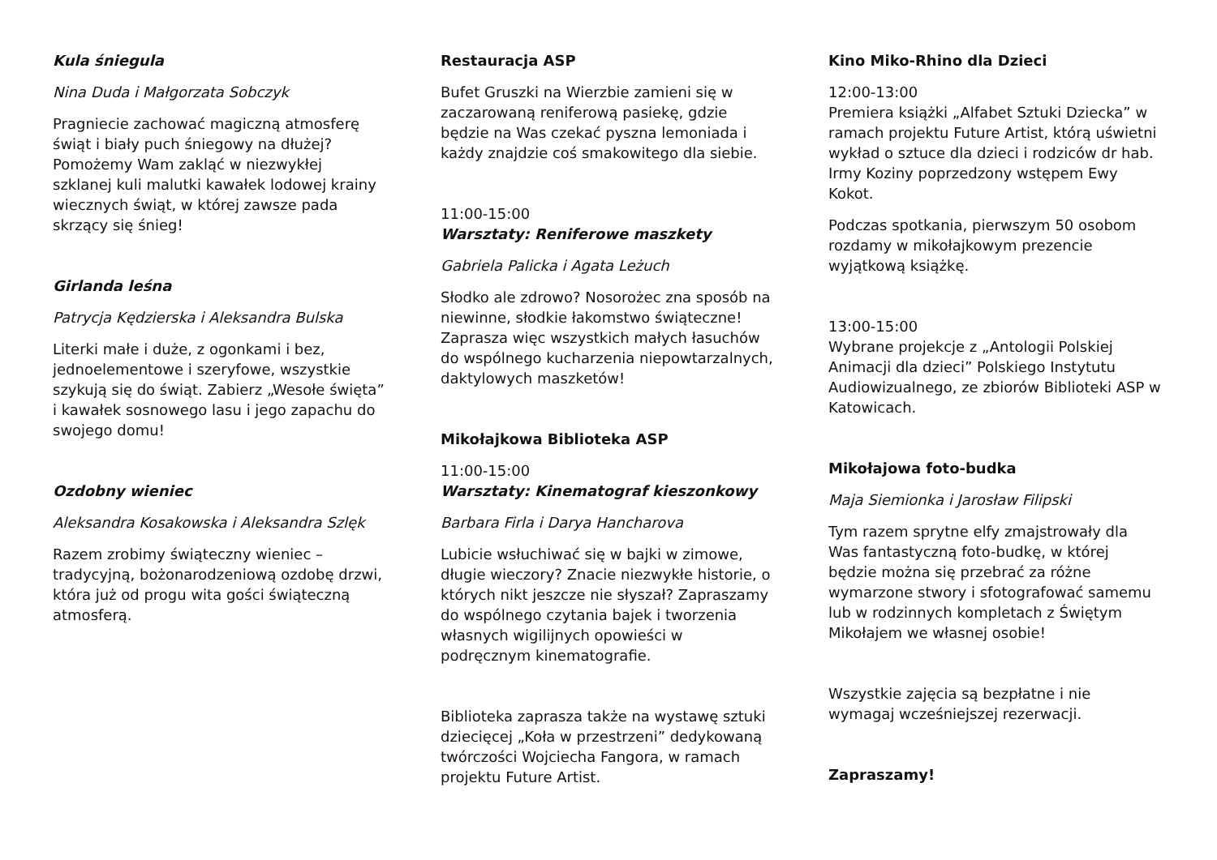Kula śniegula
Nina Duda i Małgorzata Sobczyk
Pragniecie zachować magiczną atmosferę świąt i biały puch śniegowy na dłużej? Pomożemy Wam zakląć w niezwykłej szklanej kuli malutki kawałek lodowej krainy wiecznych świąt, w której zawsze pada skrzący się śnieg!
Girlanda leśna
Patrycja Kędzierska i Aleksandra Bulska
Literki małe i duże, z ogonkami i bez, jednoelementowe i szeryfowe, wszystkie szykują się do świąt. Zabierz „Wesołe święta” i kawałek sosnowego lasu i jego zapachu do swojego domu!
Ozdobny wieniec
Aleksandra Kosakowska i Aleksandra Szlęk
Razem zrobimy świąteczny wieniec – tradycyjną, bożonarodzeniową ozdobę drzwi, która już od progu wita gości świąteczną atmosferą.
Restauracja ASP
Bufet Gruszki na Wierzbie zamieni się w zaczarowaną reniferową pasiekę, gdzie będzie na Was czekać pyszna lemoniada i każdy znajdzie coś smakowitego dla siebie.
11:00-15:00
Warsztaty: Reniferowe maszkety
Gabriela Palicka i Agata Leżuch
Słodko ale zdrowo? Nosorożec zna sposób na niewinne, słodkie łakomstwo świąteczne! Zaprasza więc wszystkich małych łasuchów do wspólnego kucharzenia niepowtarzalnych, daktylowych maszketów!
Mikołajkowa Biblioteka ASP
11:00-15:00
Warsztaty: Kinematograf kieszonkowy
Barbara Firla i Darya Hancharova
Lubicie wsłuchiwać się w bajki w zimowe, długie wieczory? Znacie niezwykłe historie, o których nikt jeszcze nie słyszał? Zapraszamy do wspólnego czytania bajek i tworzenia własnych wigilijnych opowieści w podręcznym kinematografie.
Biblioteka zaprasza także na wystawę sztuki dziecięcej „Koła w przestrzeni” dedykowaną twórczości Wojciecha Fangora, w ramach projektu Future Artist.
Kino Miko-Rhino dla Dzieci
12:00-13:00
Premiera książki „Alfabet Sztuki Dziecka” w ramach projektu Future Artist, którą uświetni wykład o sztuce dla dzieci i rodziców dr hab. Irmy Koziny poprzedzony wstępem Ewy Kokot.
Podczas spotkania, pierwszym 50 osobom rozdamy w mikołajkowym prezencie wyjątkową książkę.
13:00-15:00
Wybrane projekcje z „Antologii Polskiej Animacji dla dzieci” Polskiego Instytutu Audiowizualnego, ze zbiorów Biblioteki ASP w Katowicach.
Mikołajowa foto-budka
Maja Siemionka i Jarosław Filipski
Tym razem sprytne elfy zmajstrowały dla Was fantastyczną foto-budkę, w której będzie można się przebrać za różne wymarzone stwory i sfotografować samemu lub w rodzinnych kompletach z Świętym Mikołajem we własnej osobie!
Wszystkie zajęcia są bezpłatne i nie wymagaj wcześniejszej rezerwacji.
Zapraszamy!